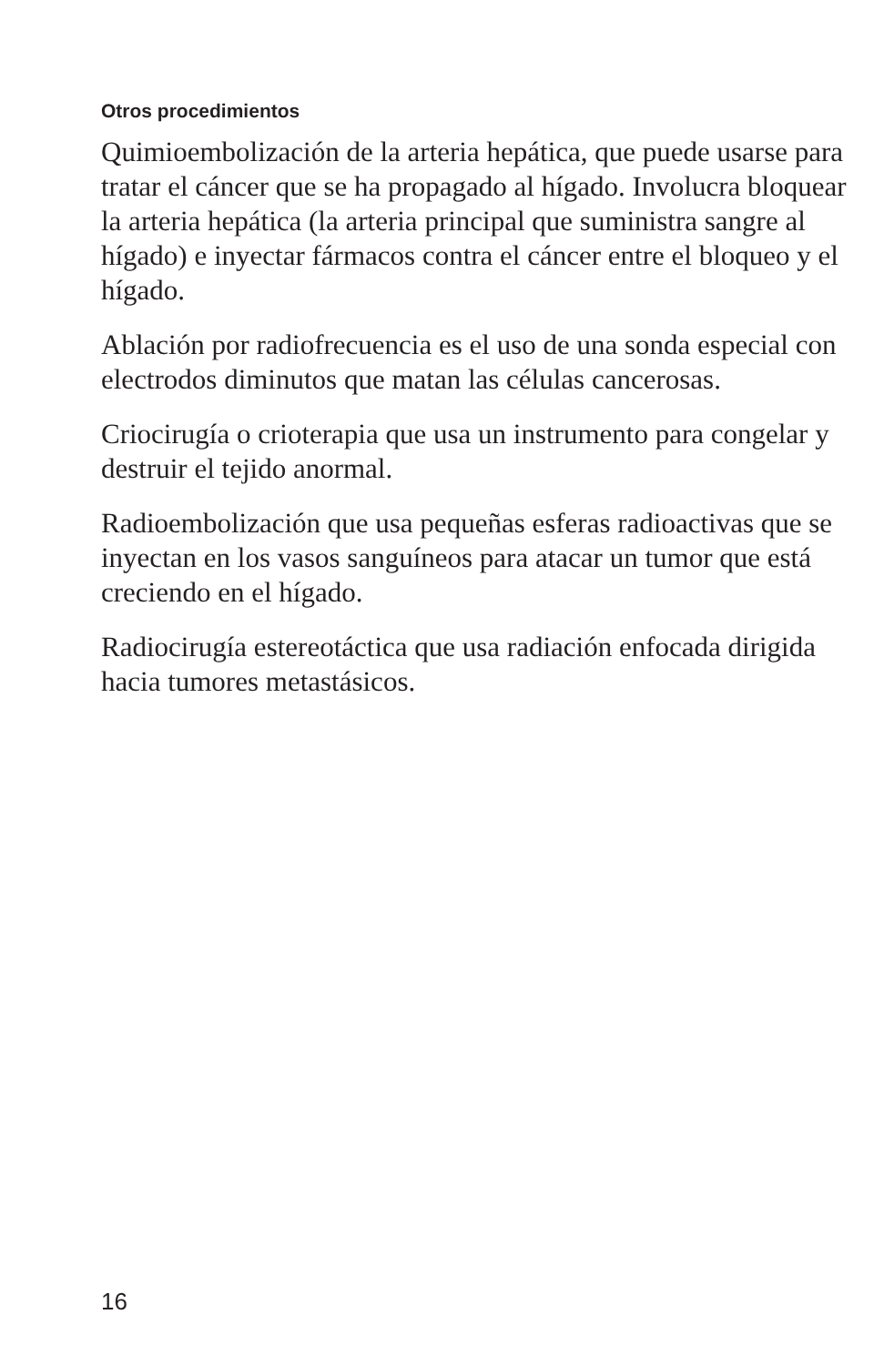Otros procedimientos
Quimioembolización de la arteria hepática, que puede usarse para tratar el cáncer que se ha propagado al hígado. Involucra bloquear la arteria hepática (la arteria principal que suministra sangre al hígado) e inyectar fármacos contra el cáncer entre el bloqueo y el hígado.
Ablación por radiofrecuencia es el uso de una sonda especial con electrodos diminutos que matan las células cancerosas.
Criocirugía o crioterapia que usa un instrumento para congelar y destruir el tejido anormal.
Radioembolización que usa pequeñas esferas radioactivas que se inyectan en los vasos sanguíneos para atacar un tumor que está creciendo en el hígado.
Radiocirugía estereotáctica que usa radiación enfocada dirigida hacia tumores metastásicos.
16